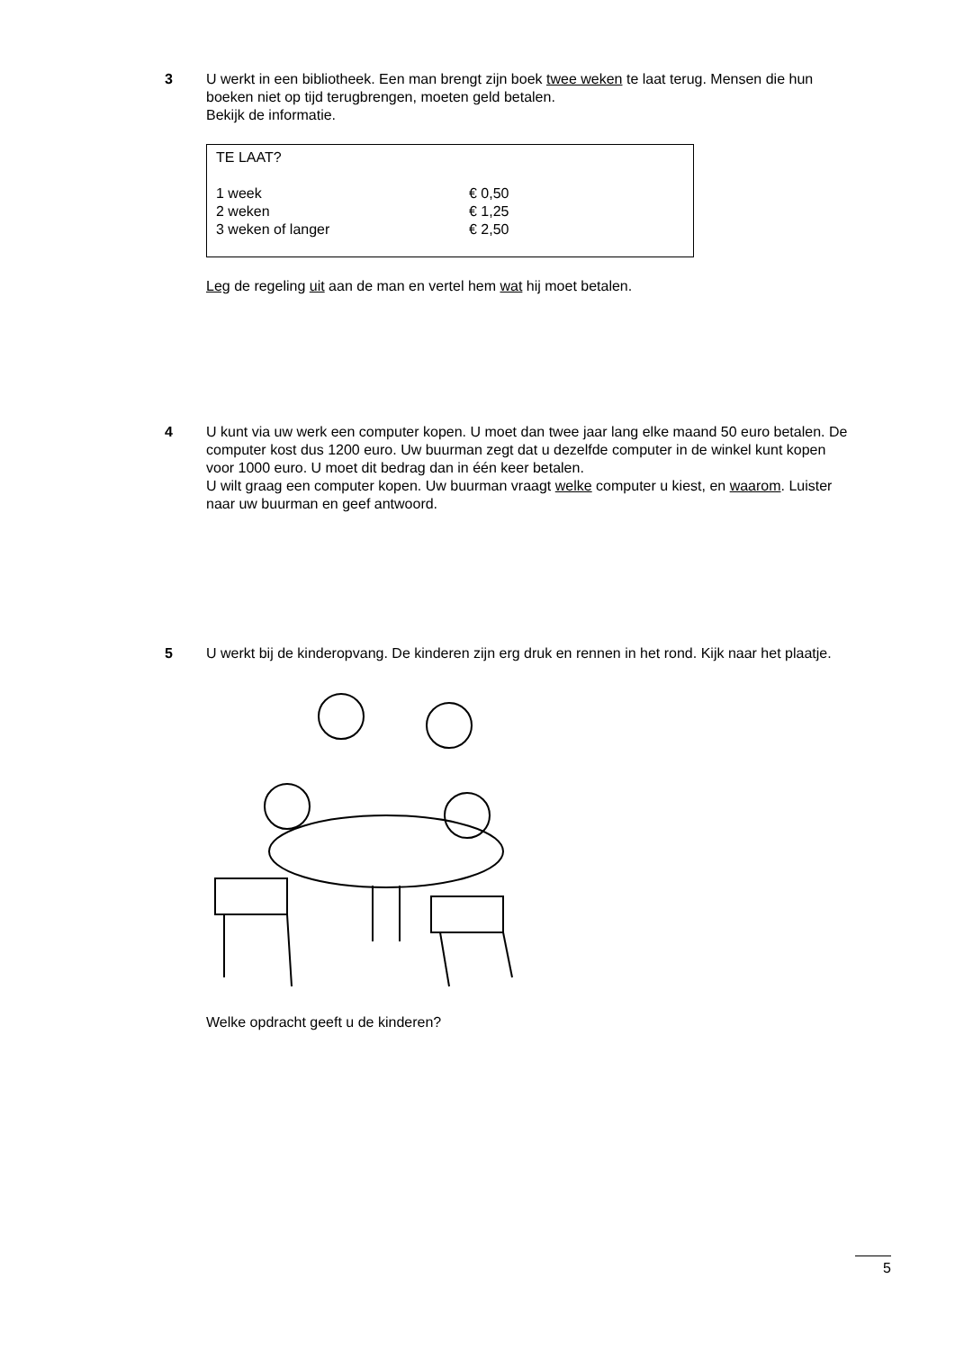3 U werkt in een bibliotheek. Een man brengt zijn boek twee weken te laat terug. Mensen die hun boeken niet op tijd terugbrengen, moeten geld betalen.
Bekijk de informatie.
TE LAAT?
| 1 week | € 0,50 |
| 2 weken | € 1,25 |
| 3 weken of langer | € 2,50 |
Leg de regeling uit aan de man en vertel hem wat hij moet betalen.
4 U kunt via uw werk een computer kopen. U moet dan twee jaar lang elke maand 50 euro betalen. De computer kost dus 1200 euro. Uw buurman zegt dat u dezelfde computer in de winkel kunt kopen voor 1000 euro. U moet dit bedrag dan in één keer betalen.
U wilt graag een computer kopen. Uw buurman vraagt welke computer u kiest, en waarom. Luister naar uw buurman en geef antwoord.
5 U werkt bij de kinderopvang. De kinderen zijn erg druk en rennen in het rond. Kijk naar het plaatje. Welke opdracht geeft u de kinderen?
5